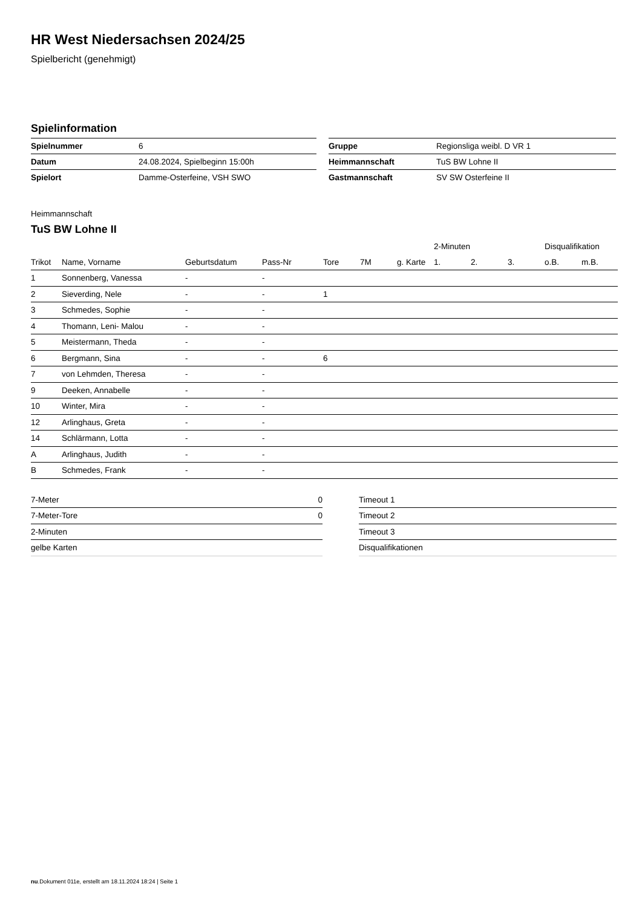HR West Niedersachsen 2024/25
Spielbericht (genehmigt)
Spielinformation
| Spielnummer | 6 |
| Datum | 24.08.2024, Spielbeginn 15:00h |
| Spielort | Damme-Osterfeine, VSH SWO |
| Gruppe | Regionsliga weibl. D VR 1 |
| Heimmannschaft | TuS BW Lohne II |
| Gastmannschaft | SV SW Osterfeine II |
Heimmannschaft
TuS BW Lohne II
| | | | | | | | 2-Minuten | | | Disqualifikation | |
| --- | --- | --- | --- | --- | --- | --- | --- | --- | --- | --- | --- |
| Trikot | Name, Vorname | Geburtsdatum | Pass-Nr | Tore | 7M | g. Karte | 1. | 2. | 3. | o.B. | m.B. |
| 1 | Sonnenberg, Vanessa | - | - | | | | | | | | |
| 2 | Sieverding, Nele | - | - | 1 | | | | | | | |
| 3 | Schmedes, Sophie | - | - | | | | | | | | |
| 4 | Thomann, Leni- Malou | - | - | | | | | | | | |
| 5 | Meistermann, Theda | - | - | | | | | | | | |
| 6 | Bergmann, Sina | - | - | 6 | | | | | | | |
| 7 | von Lehmden, Theresa | - | - | | | | | | | | |
| 9 | Deeken, Annabelle | - | - | | | | | | | | |
| 10 | Winter, Mira | - | - | | | | | | | | |
| 12 | Arlinghaus, Greta | - | - | | | | | | | | |
| 14 | Schlärmann, Lotta | - | - | | | | | | | | |
| A | Arlinghaus, Judith | - | - | | | | | | | | |
| B | Schmedes, Frank | - | - | | | | | | | | |
| 7-Meter | 0 |
| 7-Meter-Tore | 0 |
| 2-Minuten | |
| gelbe Karten | |
| Timeout 1 |
| Timeout 2 |
| Timeout 3 |
| Disqualifikationen |
nu.Dokument 011e, erstellt am 18.11.2024 18:24 | Seite 1